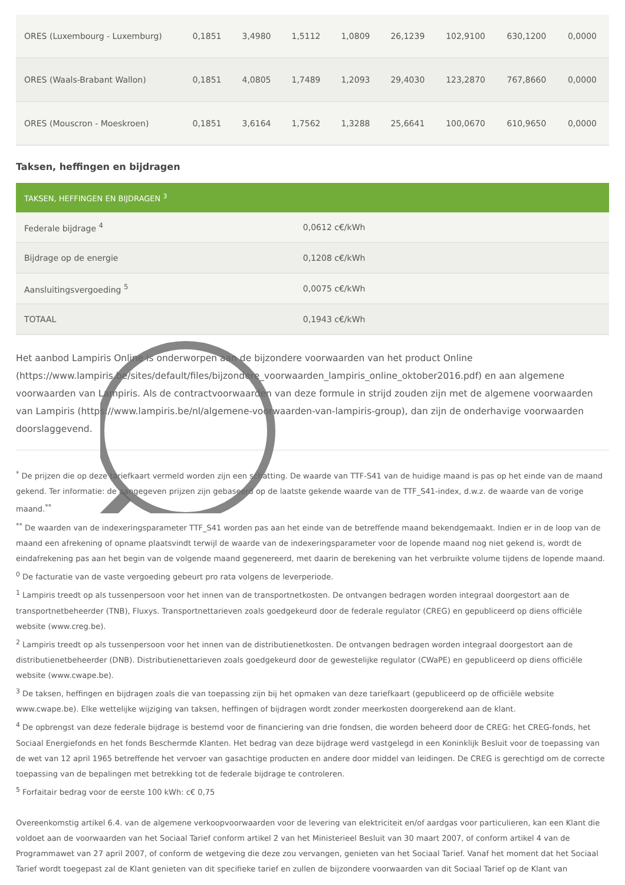| ORES (Luxembourg - Luxemburg) | 0,1851 | 3,4980 | 1,5112 | 1,0809 | 26,1239 | 102,9100 | 630,1200 | 0,0000 |
| ORES (Waals-Brabant Wallon) | 0,1851 | 4,0805 | 1,7489 | 1,2093 | 29,4030 | 123,2870 | 767,8660 | 0,0000 |
| ORES (Mouscron - Moeskroen) | 0,1851 | 3,6164 | 1,7562 | 1,3288 | 25,6641 | 100,0670 | 610,9650 | 0,0000 |
Taksen, heffingen en bijdragen
| TAKSEN, HEFFINGEN EN BIJDRAGEN <sup>3</sup> | |
| --- | --- |
| Federale bijdrage <sup>4</sup> | 0,0612 c€/kWh |
| Bijdrage op de energie | 0,1208 c€/kWh |
| Aansluitingsvergoeding <sup>5</sup> | 0,0075 c€/kWh |
| TOTAAL | 0,1943 c€/kWh |
Het aanbod Lampiris Online is onderworpen aan de bijzondere voorwaarden van het product Online (https://www.lampiris.be/sites/default/files/bijzondere_voorwaarden_lampiris_online_oktober2016.pdf) en aan algemene voorwaarden van Lampiris. Als de contractvoorwaarden van deze formule in strijd zouden zijn met de algemene voorwaarden van Lampiris (https://www.lampiris.be/nl/algemene-voorwaarden-van-lampiris-group), dan zijn de onderhavige voorwaarden doorslaggevend.
<sup>*</sup> De prijzen die op deze tariefkaart vermeld worden zijn een schatting. De waarde van TTF-S41 van de huidige maand is pas op het einde van de maand gekend. Ter informatie: de aangegeven prijzen zijn gebaseerd op de laatste gekende waarde van de TTF_S41-index, d.w.z. de waarde van de vorige maand.<sup>**</sup>
<sup>**</sup> De waarden van de indexeringsparameter TTF_S41 worden pas aan het einde van de betreffende maand bekendgemaakt. Indien er in de loop van de maand een afrekening of opname plaatsvindt terwijl de waarde van de indexeringsparameter voor de lopende maand nog niet gekend is, wordt de eindafrekening pas aan het begin van de volgende maand gegenereerd, met daarin de berekening van het verbruikte volume tijdens de lopende maand.
<sup>0</sup> De facturatie van de vaste vergoeding gebeurt pro rata volgens de leverperiode.
<sup>1</sup> Lampiris treedt op als tussenpersoon voor het innen van de transportnetkosten. De ontvangen bedragen worden integraal doorgestort aan de transportnetbeheerder (TNB), Fluxys. Transportnettarieven zoals goedgekeurd door de federale regulator (CREG) en gepubliceerd op diens officiële website (www.creg.be).
<sup>2</sup> Lampiris treedt op als tussenpersoon voor het innen van de distributienetkosten. De ontvangen bedragen worden integraal doorgestort aan de distributienetbeheerder (DNB). Distributienettarieven zoals goedgekeurd door de gewestelijke regulator (CWaPE) en gepubliceerd op diens officiële website (www.cwape.be).
<sup>3</sup> De taksen, heffingen en bijdragen zoals die van toepassing zijn bij het opmaken van deze tariefkaart (gepubliceerd op de officiële website www.cwape.be). Elke wettelijke wijziging van taksen, heffingen of bijdragen wordt zonder meerkosten doorgerekend aan de klant.
<sup>4</sup> De opbrengst van deze federale bijdrage is bestemd voor de financiering van drie fondsen, die worden beheerd door de CREG: het CREG-fonds, het Sociaal Energiefonds en het fonds Beschermde Klanten. Het bedrag van deze bijdrage werd vastgelegd in een Koninklijk Besluit voor de toepassing van de wet van 12 april 1965 betreffende het vervoer van gasachtige producten en andere door middel van leidingen. De CREG is gerechtigd om de correcte toepassing van de bepalingen met betrekking tot de federale bijdrage te controleren.
<sup>5</sup> Forfaitair bedrag voor de eerste 100 kWh: c€ 0,75
Overeenkomstig artikel 6.4. van de algemene verkoopvoorwaarden voor de levering van elektriciteit en/of aardgas voor particulieren, kan een Klant die voldoet aan de voorwaarden van het Sociaal Tarief conform artikel 2 van het Ministerieel Besluit van 30 maart 2007, of conform artikel 4 van de Programmawet van 27 april 2007, of conform de wetgeving die deze zou vervangen, genieten van het Sociaal Tarief. Vanaf het moment dat het Sociaal Tarief wordt toegepast zal de Klant genieten van dit specifieke tarief en zullen de bijzondere voorwaarden van dit Sociaal Tarief op de Klant van